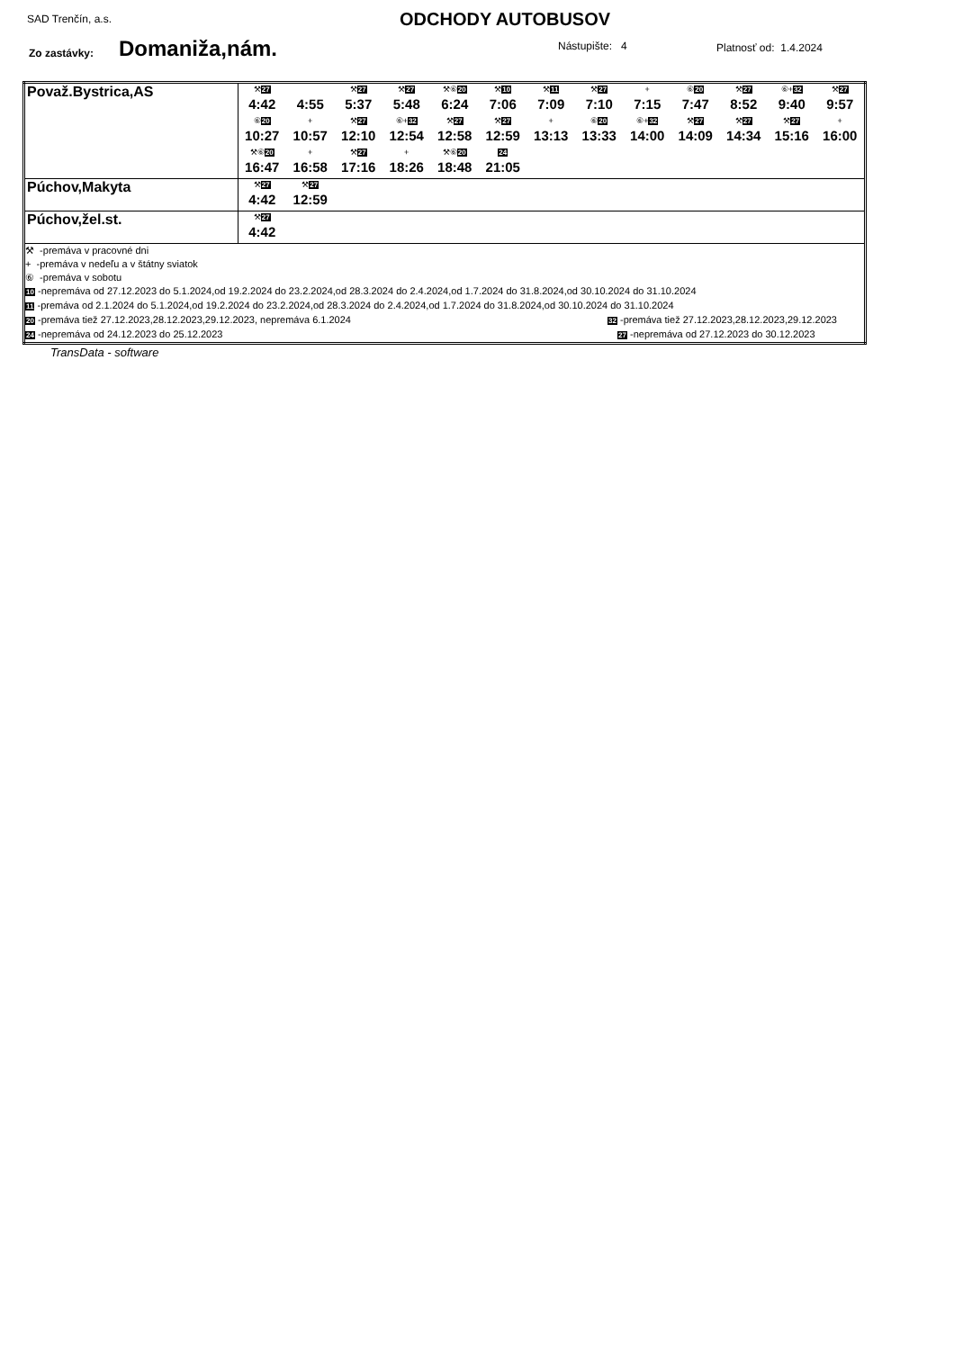SAD Trenčín, a.s. ODCHODY AUTOBUSOV
Zo zastávky: Domaniža,nám. Nástupište: 4 Platnosť od: 1.4.2024
| Považ.Bystrica,AS | ⚒ 27 4:42 4:55 ⚒ 27 5:37 ⚒ 27 5:48 ⚒⑥ 20 6:24 ⚒ 10 7:06 ⚒ 11 7:09 ⚒ 27 7:10 + 7:15 ⑥ 20 7:47 ⚒ 27 8:52 ⑥+ 32 9:40 ⚒ 27 9:57 ⑥ 20 10:27 + 10:57 ⚒ 27 12:10 ⑥+ 32 12:54 ⚒ 27 12:58 ⚒ 27 12:59 + 13:13 ⑥ 20 13:33 ⑥+ 32 14:00 ⚒ 27 14:09 ⚒ 27 14:34 ⚒ 27 15:16 + 16:00 ⚒⑥ 20 16:47 + 16:58 ⚒ 27 17:16 + 18:26 ⚒⑥ 20 18:48 24 21:05 |
| Púchov,Makyta | ⚒ 27 4:42 ⚒ 27 12:59 |
| Púchov,žel.st. | ⚒ 27 4:42 |
| ⚒ -premáva v pracovné dni + -premáva v nedeľu a v štátny sviatok ⑥ -premáva v sobotu 10 -nepremáva od 27.12.2023 do 5.1.2024,od 19.2.2024 do 23.2.2024,od 28.3.2024 do 2.4.2024,od 1.7.2024 do 31.8.2024,od 30.10.2024 do 31.10.2024 11 -premáva od 2.1.2024 do 5.1.2024,od 19.2.2024 do 23.2.2024,od 28.3.2024 do 2.4.2024,od 1.7.2024 do 31.8.2024,od 30.10.2024 do 31.10.2024 20 -premáva tiež 27.12.2023,28.12.2023,29.12.2023, nepremáva 6.1.2024 32 -premáva tiež 27.12.2023,28.12.2023,29.12.2023 24 -nepremáva od 24.12.2023 do 25.12.2023 27 -nepremáva od 27.12.2023 do 30.12.2023 | |
TransData - software